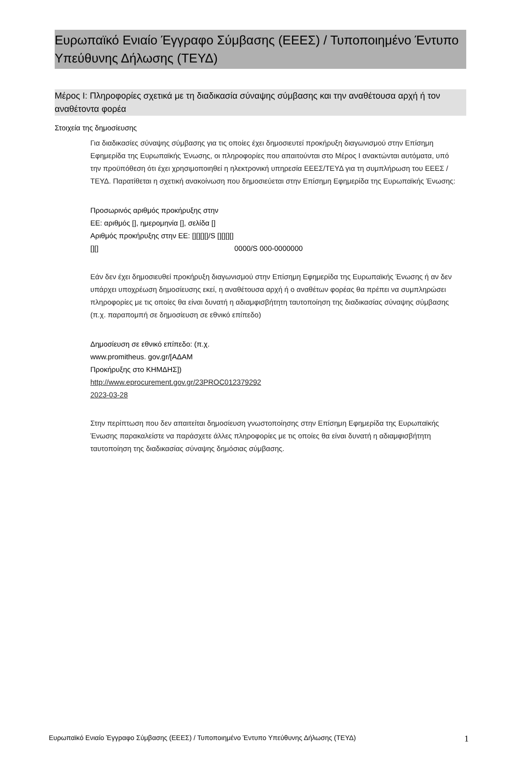Ευρωπαϊκό Ενιαίο Έγγραφο Σύμβασης (ΕΕΕΣ) / Τυποποιημένο Έντυπο Υπεύθυνης Δήλωσης (ΤΕΥΔ)
Μέρος I: Πληροφορίες σχετικά με τη διαδικασία σύναψης σύμβασης και την αναθέτουσα αρχή ή τον αναθέτοντα φορέα
Στοιχεία της δημοσίευσης
Για διαδικασίες σύναψης σύμβασης για τις οποίες έχει δημοσιευτεί προκήρυξη διαγωνισμού στην Επίσημη Εφημερίδα της Ευρωπαϊκής Ένωσης, οι πληροφορίες που απαιτούνται στο Μέρος I ανακτώνται αυτόματα, υπό την προϋπόθεση ότι έχει χρησιμοποιηθεί η ηλεκτρονική υπηρεσία ΕΕΕΣ/ΤΕΥΔ για τη συμπλήρωση του ΕΕΕΣ /ΤΕΥΔ. Παρατίθεται η σχετική ανακοίνωση που δημοσιεύεται στην Επίσημη Εφημερίδα της Ευρωπαϊκής Ένωσης:
Προσωρινός αριθμός προκήρυξης στην ΕΕ: αριθμός [], ημερομηνία [], σελίδα []
Αριθμός προκήρυξης στην ΕΕ: [][][][]/S [][][][][][]
0000/S 000-0000000
Εάν δεν έχει δημοσιευθεί προκήρυξη διαγωνισμού στην Επίσημη Εφημερίδα της Ευρωπαϊκής Ένωσης ή αν δεν υπάρχει υποχρέωση δημοσίευσης εκεί, η αναθέτουσα αρχή ή ο αναθέτων φορέας θα πρέπει να συμπληρώσει πληροφορίες με τις οποίες θα είναι δυνατή η αδιαμφισβήτητη ταυτοποίηση της διαδικασίας σύναψης σύμβασης (π.χ. παραπομπή σε δημοσίευση σε εθνικό επίπεδο)
Δημοσίευση σε εθνικό επίπεδο: (π.χ. www.promitheus. gov.gr/[ΑΔΑΜ Προκήρυξης στο ΚΗΜΔΗΣ])
http://www.eprocurement.gov.gr/23PROC012379292
2023-03-28
Στην περίπτωση που δεν απαιτείται δημοσίευση γνωστοποίησης στην Επίσημη Εφημερίδα της Ευρωπαϊκής Ένωσης παρακαλείστε να παράσχετε άλλες πληροφορίες με τις οποίες θα είναι δυνατή η αδιαμφισβήτητη ταυτοποίηση της διαδικασίας σύναψης δημόσιας σύμβασης.
Ευρωπαϊκό Ενιαίο Έγγραφο Σύμβασης (ΕΕΕΣ) / Τυποποιημένο Έντυπο Υπεύθυνης Δήλωσης (ΤΕΥΔ) 1